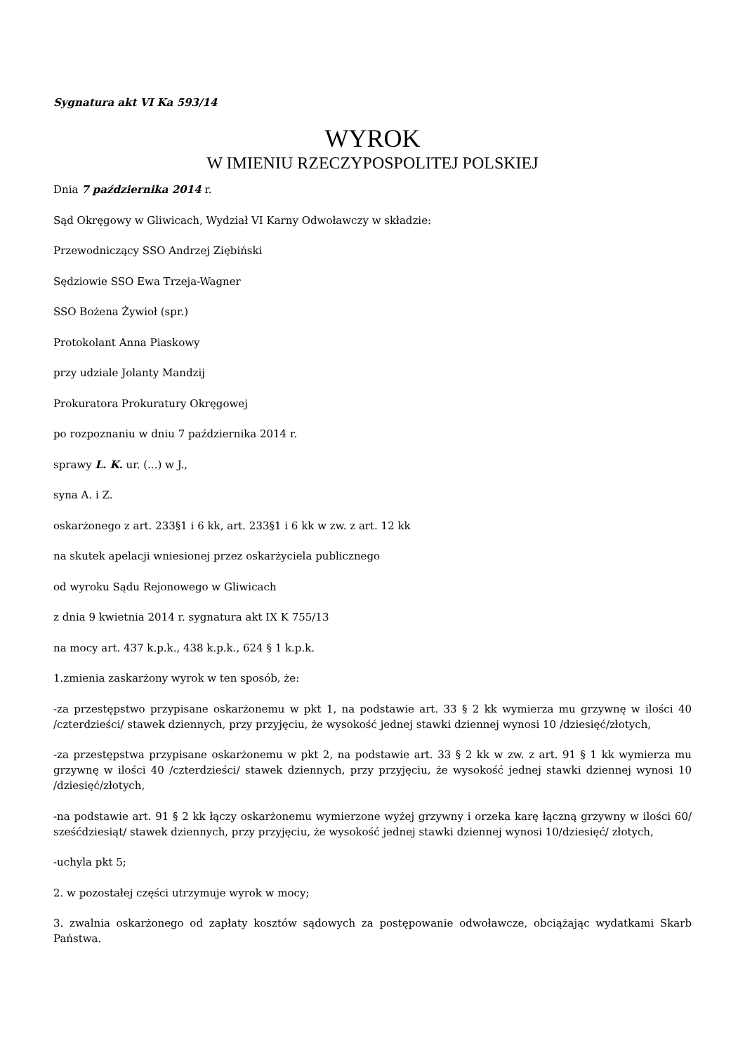Sygnatura akt VI Ka 593/14
WYROK
W IMIENIU RZECZYPOSPOLITEJ POLSKIEJ
Dnia 7 października 2014 r.
Sąd Okręgowy w Gliwicach, Wydział VI Karny Odwoławczy w składzie:
Przewodniczący SSO Andrzej Ziębiński
Sędziowie SSO Ewa Trzeja-Wagner
SSO Bożena Żywioł (spr.)
Protokolant Anna Piaskowy
przy udziale Jolanty Mandzij
Prokuratora Prokuratury Okręgowej
po rozpoznaniu w dniu 7 października 2014 r.
sprawy L. K. ur. (...) w J.,
syna A. i Z.
oskarżonego z art. 233§1 i 6 kk, art. 233§1 i 6 kk w zw. z art. 12 kk
na skutek apelacji wniesionej przez oskarżyciela publicznego
od wyroku Sądu Rejonowego w Gliwicach
z dnia 9 kwietnia 2014 r. sygnatura akt IX K 755/13
na mocy art. 437 k.p.k., 438 k.p.k., 624 § 1 k.p.k.
1.zmienia zaskarżony wyrok w ten sposób, że:
-za przestępstwo przypisane oskarżonemu w pkt 1, na podstawie art. 33 § 2 kk wymierza mu grzywnę w ilości 40 /czterdzieści/ stawek dziennych, przy przyjęciu, że wysokość jednej stawki dziennej wynosi 10 /dziesięć/złotych,
-za przestępstwa przypisane oskarżonemu w pkt 2, na podstawie art. 33 § 2 kk w zw. z art. 91 § 1 kk wymierza mu grzywnę w ilości 40 /czterdzieści/ stawek dziennych, przy przyjęciu, że wysokość jednej stawki dziennej wynosi 10 /dziesięć/złotych,
-na podstawie art. 91 § 2 kk łączy oskarżonemu wymierzone wyżej grzywny i orzeka karę łączną grzywny w ilości 60/ sześćdziesiąt/ stawek dziennych, przy przyjęciu, że wysokość jednej stawki dziennej wynosi 10/dziesięć/ złotych,
-uchyla pkt 5;
2. w pozostałej części utrzymuje wyrok w mocy;
3. zwalnia oskarżonego od zapłaty kosztów sądowych za postępowanie odwoławcze, obciążając wydatkami Skarb Państwa.